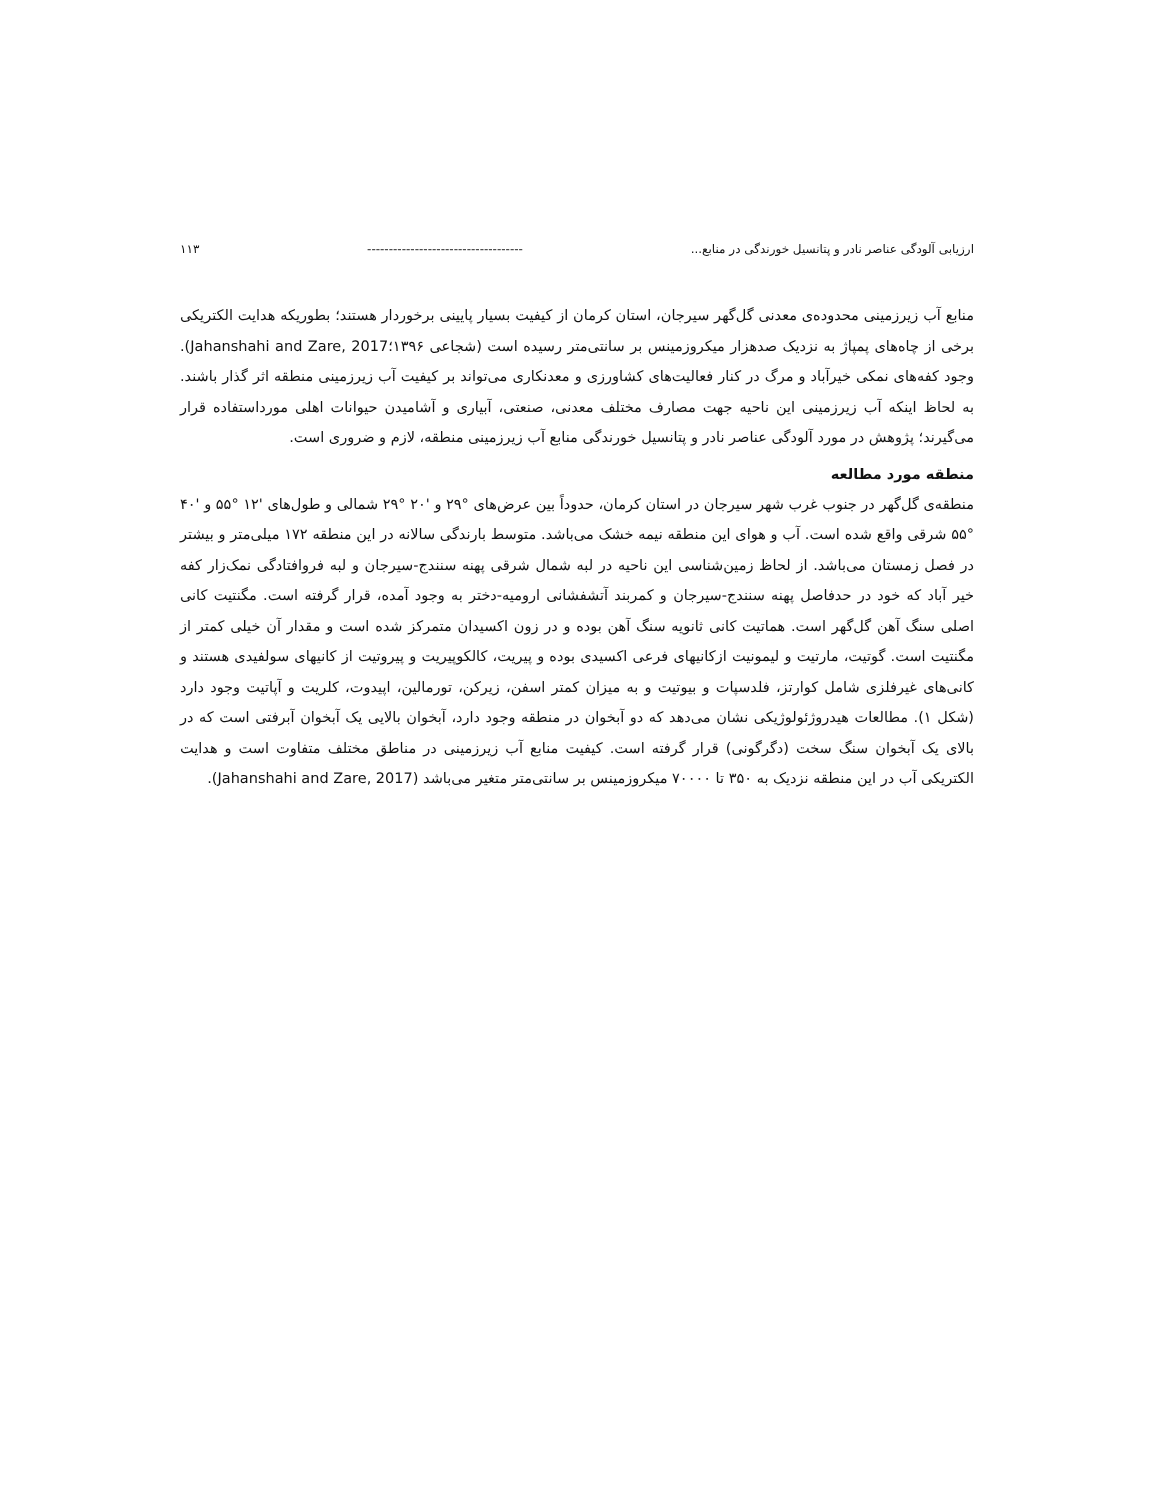ارزیابی آلودگی عناصر نادر و پتانسیل خورندگی در منابع... ------------------------------------ ۱۱۳
منابع آب زیرزمینی محدوده‌ی معدنی گل‌گهر سیرجان، استان کرمان از کیفیت بسیار پایینی برخوردار هستند؛ بطوریکه هدایت الکتریکی برخی از چاه‌های پمپاژ به نزدیک صدهزار میکروزمینس بر سانتی‌متر رسیده است (شجاعی ۱۳۹۶؛Jahanshahi and Zare, 2017). وجود کفه‌های نمکی خیرآباد و مرگ در کنار فعالیت‌های کشاورزی و معدنکاری می‌تواند بر کیفیت آب زیرزمینی منطقه اثر گذار باشند. به لحاظ اینکه آب زیرزمینی این ناحیه جهت مصارف مختلف معدنی، صنعتی، آبیاری و آشامیدن حیوانات اهلی مورداستفاده قرار می‌گیرند؛ پژوهش در مورد آلودگی عناصر نادر و پتانسیل خورندگی منابع آب زیرزمینی منطقه، لازم و ضروری است.
منطقه مورد مطالعه
منطقه‌ی گل‌گهر در جنوب غرب شهر سیرجان در استان کرمان، حدوداً بین عرض‌های °۲۹ و '۲۰ °۲۹ شمالی و طول‌های '۱۲ °۵۵ و '۴۰ °۵۵ شرقی واقع شده است. آب و هوای این منطقه نیمه خشک می‌باشد. متوسط بارندگی سالانه در این منطقه ۱۷۲ میلی‌متر و بیشتر در فصل زمستان می‌باشد. از لحاظ زمین‌شناسی این ناحیه در لبه شمال شرقی پهنه سنندج-سیرجان و لبه فروافتادگی نمک‌زار کفه خیر آباد که خود در حدفاصل پهنه سنندج-سیرجان و کمربند آتشفشانی ارومیه-دختر به وجود آمده، قرار گرفته است. مگنتیت کانی اصلی سنگ آهن گل‌گهر است. هماتیت کانی ثانویه سنگ آهن بوده و در زون اکسیدان متمرکز شده است و مقدار آن خیلی کمتر از مگنتیت است. گوتیت، مارتیت و لیمونیت ازکانیهای فرعی اکسیدی بوده و پیریت، کالکوپیریت و پیروتیت از کانیهای سولفیدی هستند و کانی‌های غیرفلزی شامل کوارتز، فلدسپات و بیوتیت و به میزان کمتر اسفن، زیرکن، تورمالین، اپیدوت، کلریت و آپاتیت وجود دارد (شکل ۱). مطالعات هیدروژئولوژیکی نشان می‌دهد که دو آبخوان در منطقه وجود دارد، آبخوان بالایی یک آبخوان آبرفتی است که در بالای یک آبخوان سنگ سخت (دگرگونی) قرار گرفته است. کیفیت منابع آب زیرزمینی در مناطق مختلف متفاوت است و هدایت الکتریکی آب در این منطقه نزدیک به ۳۵۰ تا ۷۰۰۰۰ میکروزمینس بر سانتی‌متر متغیر می‌باشد (Jahanshahi and Zare, 2017).